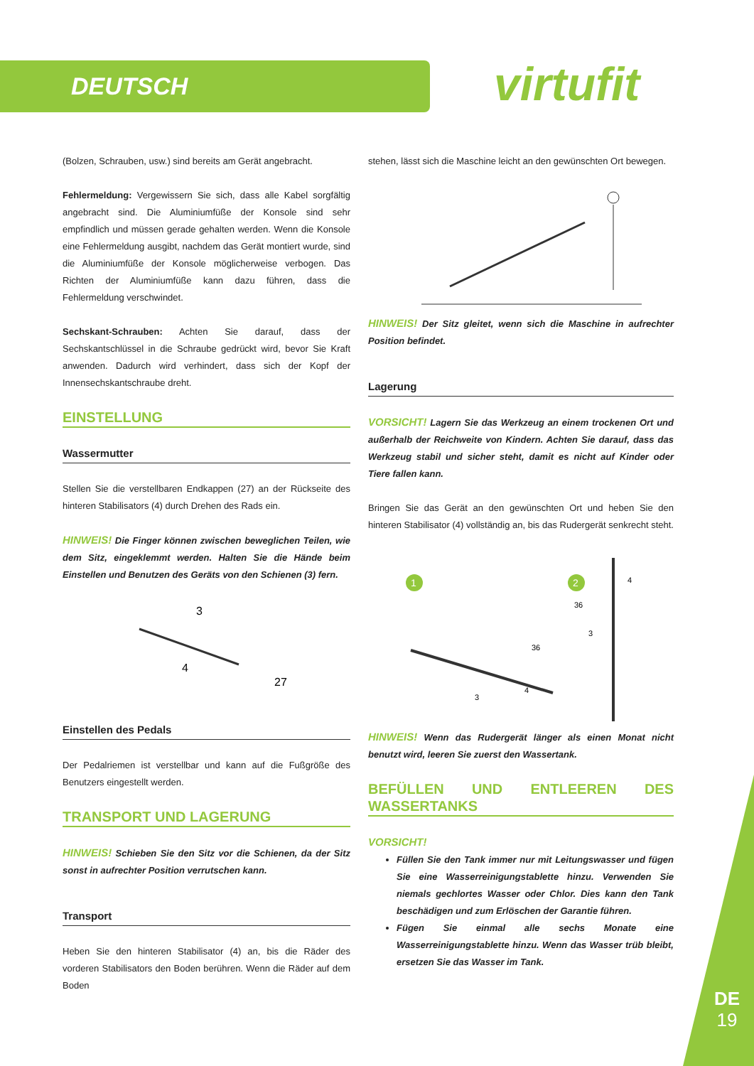DEUTSCH virtufit
(Bolzen, Schrauben, usw.) sind bereits am Gerät angebracht.
Fehlermeldung: Vergewissern Sie sich, dass alle Kabel sorgfältig angebracht sind. Die Aluminiumfüße der Konsole sind sehr empfindlich und müssen gerade gehalten werden. Wenn die Konsole eine Fehlermeldung ausgibt, nachdem das Gerät montiert wurde, sind die Aluminiumfüße der Konsole möglicherweise verbogen. Das Richten der Aluminiumfüße kann dazu führen, dass die Fehlermeldung verschwindet.
Sechskant-Schrauben: Achten Sie darauf, dass der Sechskantschlüssel in die Schraube gedrückt wird, bevor Sie Kraft anwenden. Dadurch wird verhindert, dass sich der Kopf der Innensechskantschraube dreht.
EINSTELLUNG
Wassermutter
Stellen Sie die verstellbaren Endkappen (27) an der Rückseite des hinteren Stabilisators (4) durch Drehen des Rads ein.
HINWEIS! Die Finger können zwischen beweglichen Teilen, wie dem Sitz, eingeklemmt werden. Halten Sie die Hände beim Einstellen und Benutzen des Geräts von den Schienen (3) fern.
3
4
27
Einstellen des Pedals
Der Pedalriemen ist verstellbar und kann auf die Fußgröße des Benutzers eingestellt werden.
TRANSPORT UND LAGERUNG
HINWEIS! Schieben Sie den Sitz vor die Schienen, da der Sitz sonst in aufrechter Position verrutschen kann.
Transport
Heben Sie den hinteren Stabilisator (4) an, bis die Räder des vorderen Stabilisators den Boden berühren. Wenn die Räder auf dem Boden
stehen, lässt sich die Maschine leicht an den gewünschten Ort bewegen.
HINWEIS! Der Sitz gleitet, wenn sich die Maschine in aufrechter Position befindet.
Lagerung
VORSICHT! Lagern Sie das Werkzeug an einem trockenen Ort und außerhalb der Reichweite von Kindern. Achten Sie darauf, dass das Werkzeug stabil und sicher steht, damit es nicht auf Kinder oder Tiere fallen kann.
Bringen Sie das Gerät an den gewünschten Ort und heben Sie den hinteren Stabilisator (4) vollständig an, bis das Rudergerät senkrecht steht.
1
2
3
4
36
4
36
3
HINWEIS! Wenn das Rudergerät länger als einen Monat nicht benutzt wird, leeren Sie zuerst den Wassertank.
BEFÜLLEN UND ENTLEEREN DES WASSERTANKS
VORSICHT!
Füllen Sie den Tank immer nur mit Leitungswasser und fügen Sie eine Wasserreinigungstablette hinzu. Verwenden Sie niemals gechlortes Wasser oder Chlor. Dies kann den Tank beschädigen und zum Erlöschen der Garantie führen.
Fügen Sie einmal alle sechs Monate eine Wasserreinigungstablette hinzu. Wenn das Wasser trüb bleibt, ersetzen Sie das Wasser im Tank.
DE
19